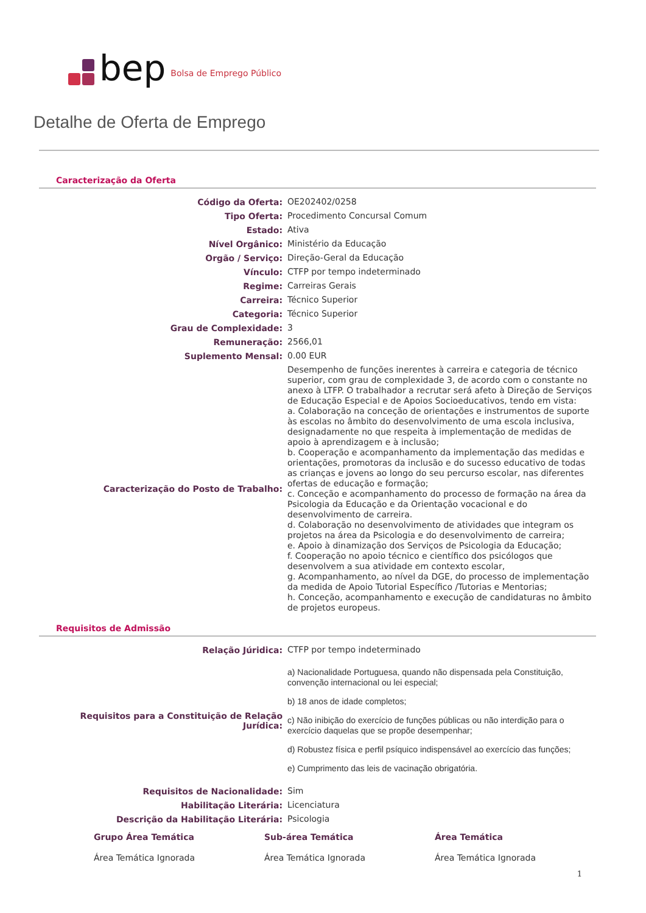bep Bolsa de Emprego Público
Detalhe de Oferta de Emprego
Caracterização da Oferta
| Código da Oferta: | OE202402/0258 |
| Tipo Oferta: | Procedimento Concursal Comum |
| Estado: | Ativa |
| Nível Orgânico: | Ministério da Educação |
| Orgão / Serviço: | Direção-Geral da Educação |
| Vínculo: | CTFP por tempo indeterminado |
| Regime: | Carreiras Gerais |
| Carreira: | Técnico Superior |
| Categoria: | Técnico Superior |
| Grau de Complexidade: | 3 |
| Remuneração: | 2566,01 |
| Suplemento Mensal: | 0.00 EUR |
| Caracterização do Posto de Trabalho: | Desempenho de funções inerentes à carreira e categoria de técnico superior, com grau de complexidade 3, de acordo com o constante no anexo à LTFP. O trabalhador a recrutar será afeto à Direção de Serviços de Educação Especial e de Apoios Socioeducativos, tendo em vista: a. Colaboração na conceção de orientações e instrumentos de suporte às escolas no âmbito do desenvolvimento de uma escola inclusiva, designadamente no que respeita à implementação de medidas de apoio à aprendizagem e à inclusão; b. Cooperação e acompanhamento da implementação das medidas e orientações, promotoras da inclusão e do sucesso educativo de todas as crianças e jovens ao longo do seu percurso escolar, nas diferentes ofertas de educação e formação; c. Conceção e acompanhamento do processo de formação na área da Psicologia da Educação e da Orientação vocacional e do desenvolvimento de carreira. d. Colaboração no desenvolvimento de atividades que integram os projetos na área da Psicologia e do desenvolvimento de carreira; e. Apoio à dinamização dos Serviços de Psicologia da Educação; f. Cooperação no apoio técnico e científico dos psicólogos que desenvolvem a sua atividade em contexto escolar, g. Acompanhamento, ao nível da DGE, do processo de implementação da medida de Apoio Tutorial Específico /Tutorias e Mentorias; h. Conceção, acompanhamento e execução de candidaturas no âmbito de projetos europeus. |
Requisitos de Admissão
| Relação Júridica: | CTFP por tempo indeterminado |
| Requisitos para a Constituição de Relação Jurídica: | a) Nacionalidade Portuguesa, quando não dispensada pela Constituição, convenção internacional ou lei especial; b) 18 anos de idade completos; c) Não inibição do exercício de funções públicas ou não interdição para o exercício daquelas que se propõe desempenhar; d) Robustez física e perfil psíquico indispensável ao exercício das funções; e) Cumprimento das leis de vacinação obrigatória. |
| Requisitos de Nacionalidade: | Sim |
| Habilitação Literária: | Licenciatura |
| Descrição da Habilitação Literária: | Psicologia |
| Grupo Área Temática | Sub-área Temática | Área Temática |
| --- | --- | --- |
| Área Temática Ignorada | Área Temática Ignorada | Área Temática Ignorada |
1